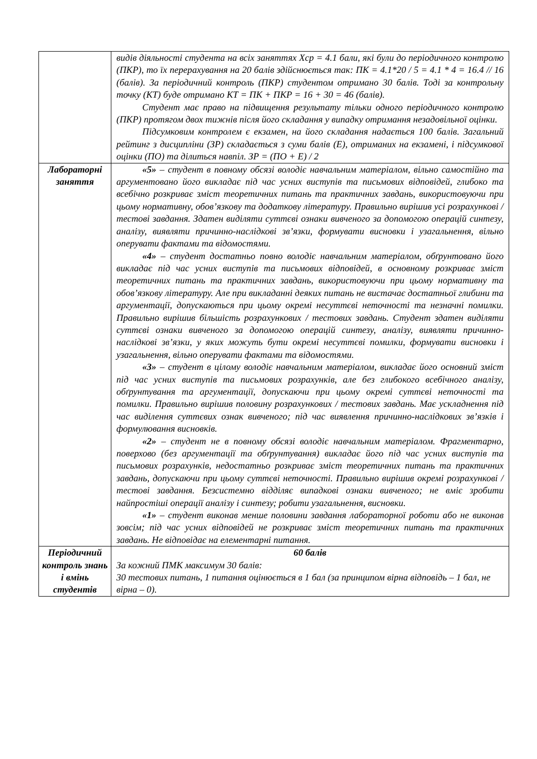| | видів діяльності студента на всіх заняттях Хср = 4.1 бали, які були до періодичного контролю (ПКР), то їх перерахування на 20 балів здійснюється так: ПК = 4.1*20 / 5 = 4.1 * 4 = 16.4 // 16 (балів). За періодичний контроль (ПКР) студентом отримано 30 балів. Тоді за контрольну точку (КТ) буде отримано КТ = ПК + ПКР = 16 + 30 = 46 (балів). Студент має право на підвищення результату тільки одного періодичного контролю (ПКР) протягом двох тижнів після його складання у випадку отримання незадовільної оцінки. Підсумковим контролем є екзамен, на його складання надається 100 балів. Загальний рейтинг з дисципліни (ЗР) складається з суми балів (Е), отриманих на екзамені, і підсумкової оцінки (ПО) та ділиться навпіл. ЗР = (ПО + Е) / 2 |
| Лабораторні заняття | «5» – студент в повному обсязі володіє навчальним матеріалом, вільно самостійно та аргументовано його викладає під час усних виступів та письмових відповідей, глибоко та всебічно розкриває зміст теоретичних питань та практичних завдань, використовуючи при цьому нормативну, обов’язкову та додаткову літературу. Правильно вирішив усі розрахункові / тестові завдання. Здатен виділяти суттєві ознаки вивченого за допомогою операцій синтезу, аналізу, виявляти причинно-наслідкові зв’язки, формувати висновки і узагальнення, вільно оперувати фактами та відомостями. «4» – студент достатньо повно володіє навчальним матеріалом, обґрунтовано його викладає під час усних виступів та письмових відповідей, в основному розкриває зміст теоретичних питань та практичних завдань, використовуючи при цьому нормативну та обов’язкову літературу. Але при викладанні деяких питань не вистачає достатньої глибини та аргументації, допускаються при цьому окремі несуттєві неточності та незначні помилки. Правильно вирішив більшість розрахункових / тестових завдань. Студент здатен виділяти суттєві ознаки вивченого за допомогою операцій синтезу, аналізу, виявляти причинно-наслідкові зв’язки, у яких можуть бути окремі несуттєві помилки, формувати висновки і узагальнення, вільно оперувати фактами та відомостями. «3» – студент в цілому володіє навчальним матеріалом, викладає його основний зміст під час усних виступів та письмових розрахунків, але без глибокого всебічного аналізу, обґрунтування та аргументації, допускаючи при цьому окремі суттєві неточності та помилки. Правильно вирішив половину розрахункових / тестових завдань. Має ускладнення під час виділення суттєвих ознак вивченого; під час виявлення причинно-наслідкових зв’язків і формулювання висновків. «2» – студент не в повному обсязі володіє навчальним матеріалом. Фрагментарно, поверхово (без аргументації та обґрунтування) викладає його під час усних виступів та письмових розрахунків, недостатньо розкриває зміст теоретичних питань та практичних завдань, допускаючи при цьому суттєві неточності. Правильно вирішив окремі розрахункові / тестові завдання. Безсистемно відділяє випадкові ознаки вивченого; не вміє зробити найпростіші операції аналізу і синтезу; робити узагальнення, висновки. «1» – студент виконав менше половини завдання лабораторної роботи або не виконав зовсім; під час усних відповідей не розкриває зміст теоретичних питань та практичних завдань. Не відповідає на елементарні питання. |
| Періодичний контроль знань і вмінь студентів | 60 балів За кожний ПМК максимум 30 балів: 30 тестових питань, 1 питання оцінюється в 1 бал (за принципом вірна відповідь – 1 бал, не вірна – 0). |